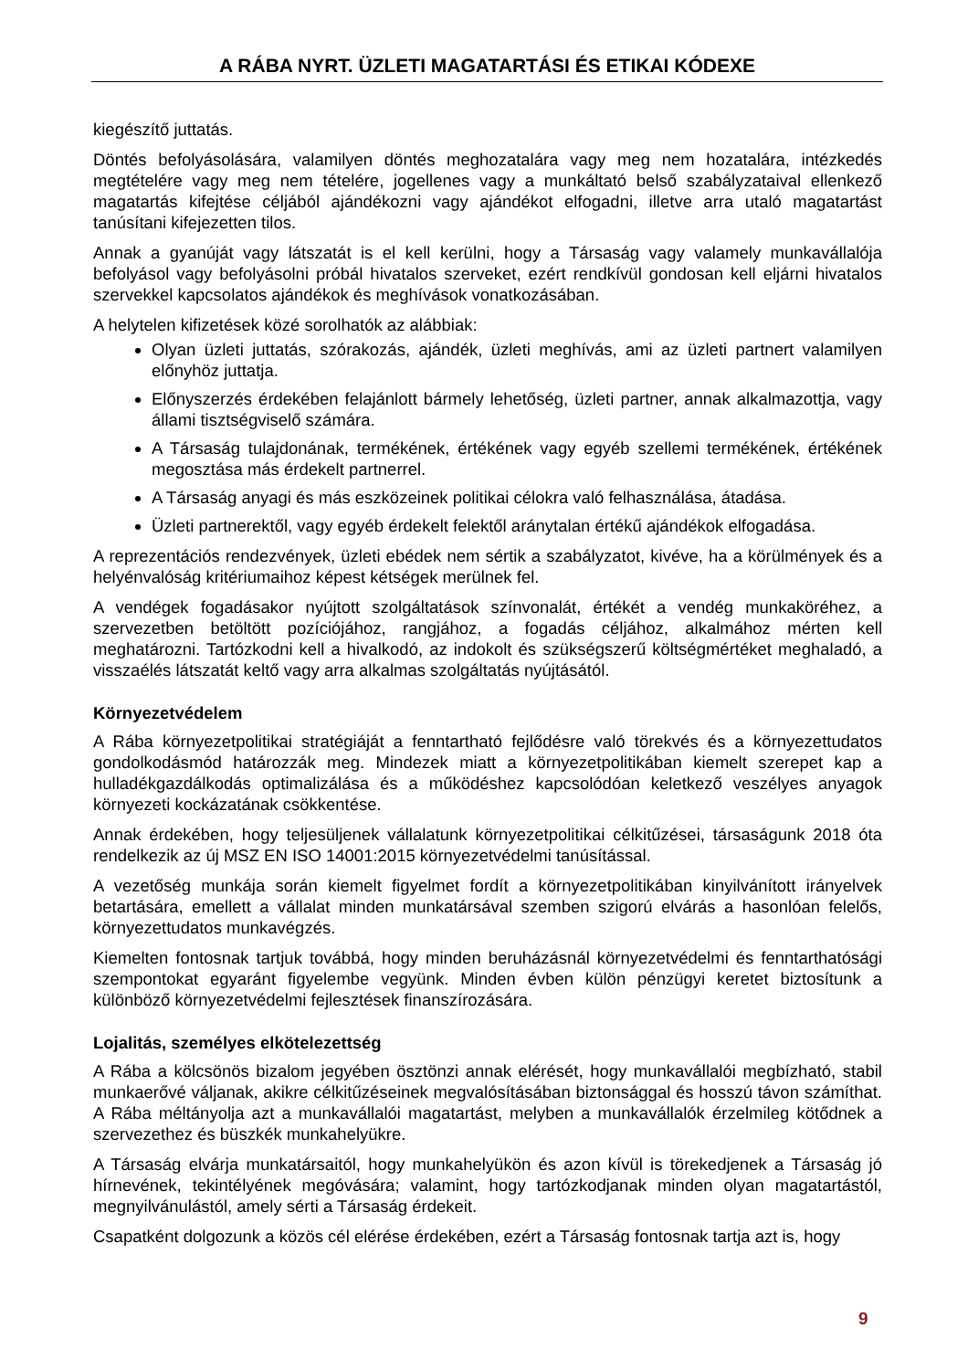A RÁBA NYRT. ÜZLETI MAGATARTÁSI ÉS ETIKAI KÓDEXE
kiegészítő juttatás.
Döntés befolyásolására, valamilyen döntés meghozatalára vagy meg nem hozatalára, intézkedés megtételére vagy meg nem tételére, jogellenes vagy a munkáltató belső szabályzataival ellenkező magatartás kifejtése céljából ajándékozni vagy ajándékot elfogadni, illetve arra utaló magatartást tanúsítani kifejezetten tilos.
Annak a gyanúját vagy látszatát is el kell kerülni, hogy a Társaság vagy valamely munkavállalója befolyásol vagy befolyásolni próbál hivatalos szerveket, ezért rendkívül gondosan kell eljárni hivatalos szervekkel kapcsolatos ajándékok és meghívások vonatkozásában.
A helytelen kifizetések közé sorolhatók az alábbiak:
Olyan üzleti juttatás, szórakozás, ajándék, üzleti meghívás, ami az üzleti partnert valamilyen előnyhöz juttatja.
Előnyszerzés érdekében felajánlott bármely lehetőség, üzleti partner, annak alkalmazottja, vagy állami tisztségviselő számára.
A Társaság tulajdonának, termékének, értékének vagy egyéb szellemi termékének, értékének megosztása más érdekelt partnerrel.
A Társaság anyagi és más eszközeinek politikai célokra való felhasználása, átadása.
Üzleti partnerektől, vagy egyéb érdekelt felektől aránytalan értékű ajándékok elfogadása.
A reprezentációs rendezvények, üzleti ebédek nem sértik a szabályzatot, kivéve, ha a körülmények és a helyénvalóság kritériumaihoz képest kétségek merülnek fel.
A vendégek fogadásakor nyújtott szolgáltatások színvonalát, értékét a vendég munkaköréhez, a szervezetben betöltött pozíciójához, rangjához, a fogadás céljához, alkalmához mérten kell meghatározni. Tartózkodni kell a hivalkodó, az indokolt és szükségszerű költségmértéket meghaladó, a visszaélés látszatát keltő vagy arra alkalmas szolgáltatás nyújtásától.
Környezetvédelem
A Rába környezetpolitikai stratégiáját a fenntartható fejlődésre való törekvés és a környezettudatos gondolkodásmód határozzák meg. Mindezek miatt a környezetpolitikában kiemelt szerepet kap a hulladékgazdálkodás optimalizálása és a működéshez kapcsolódóan keletkező veszélyes anyagok környezeti kockázatának csökkentése.
Annak érdekében, hogy teljesüljenek vállalatunk környezetpolitikai célkitűzései, társaságunk 2018 óta rendelkezik az új MSZ EN ISO 14001:2015 környezetvédelmi tanúsítással.
A vezetőség munkája során kiemelt figyelmet fordít a környezetpolitikában kinyilvánított irányelvek betartására, emellett a vállalat minden munkatársával szemben szigorú elvárás a hasonlóan felelős, környezettudatos munkavégzés.
Kiemelten fontosnak tartjuk továbbá, hogy minden beruházásnál környezetvédelmi és fenntarthatósági szempontokat egyaránt figyelembe vegyünk. Minden évben külön pénzügyi keretet biztosítunk a különböző környezetvédelmi fejlesztések finanszírozására.
Lojalitás, személyes elkötelezettség
A Rába a kölcsönös bizalom jegyében ösztönzi annak elérését, hogy munkavállalói megbízható, stabil munkaerővé váljanak, akikre célkitűzéseinek megvalósításában biztonsággal és hosszú távon számíthat. A Rába méltányolja azt a munkavállalói magatartást, melyben a munkavállalók érzelmileg kötődnek a szervezethez és büszkék munkahelyükre.
A Társaság elvárja munkatársaitól, hogy munkahelyükön és azon kívül is törekedjenek a Társaság jó hírnevének, tekintélyének megóvására; valamint, hogy tartózkodjanak minden olyan magatartástól, megnyilvánulástól, amely sérti a Társaság érdekeit.
Csapatként dolgozunk a közös cél elérése érdekében, ezért a Társaság fontosnak tartja azt is, hogy
9